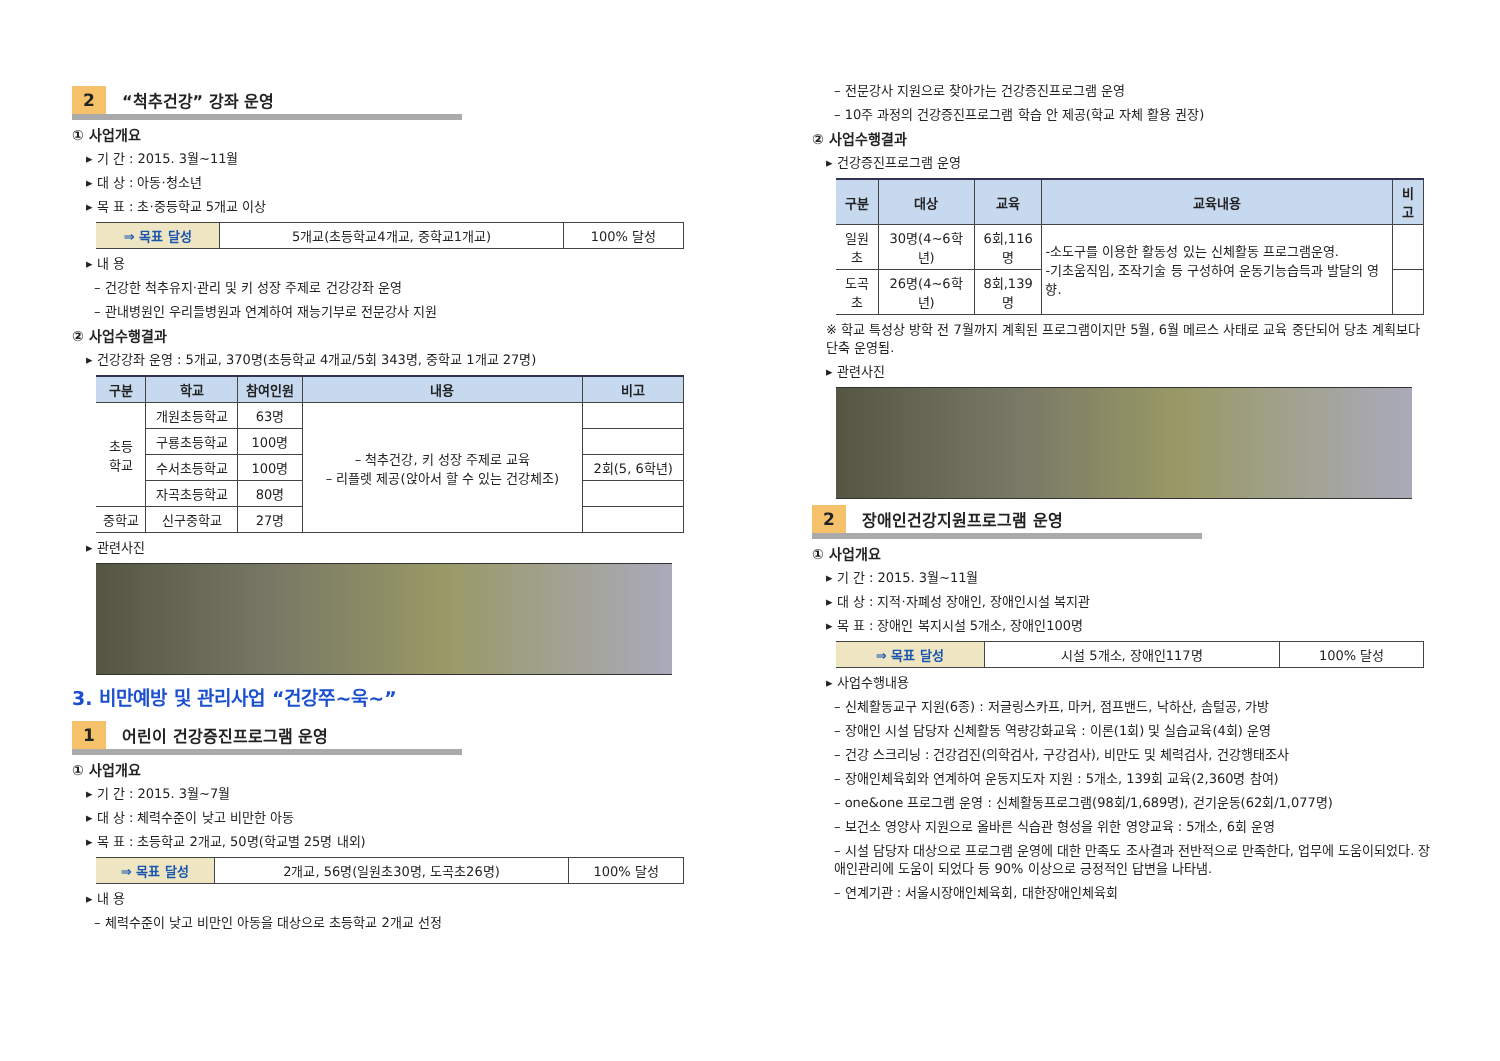2 “척추건강” 강좌 운영
① 사업개요
▸ 기 간 : 2015. 3월~11월
▸ 대 상 : 아동·청소년
▸ 목 표 : 초·중등학교 5개교 이상
| ⇒ 목표 달성 | 5개교(초등학교4개교, 중학교1개교) | 100% 달성 |
▸ 내 용
– 건강한 척추유지·관리 및 키 성장 주제로 건강강좌 운영
– 관내병원인 우리들병원과 연계하여 재능기부로 전문강사 지원
② 사업수행결과
▸ 건강강좌 운영 : 5개교, 370명(초등학교 4개교/5회 343명, 중학교 1개교 27명)
| 구분 | 학교 | 참여인원 | 내용 | 비고 |
| --- | --- | --- | --- | --- |
| 초등 학교 | 개원초등학교 | 63명 | – 척추건강, 키 성장 주제로 교육 – 리플렛 제공(앉아서 할 수 있는 건강체조) | |
| | 구룡초등학교 | 100명 | | |
| | 수서초등학교 | 100명 | | 2회(5, 6학년) |
| | 자곡초등학교 | 80명 | | |
| 중학교 | 신구중학교 | 27명 | | |
▸ 관련사진
3. 비만예방 및 관리사업 “건강쭈~욱~”
1 어린이 건강증진프로그램 운영
① 사업개요
▸ 기 간 : 2015. 3월~7월
▸ 대 상 : 체력수준이 낮고 비만한 아동
▸ 목 표 : 초등학교 2개교, 50명(학교별 25명 내외)
| ⇒ 목표 달성 | 2개교, 56명(일원초30명, 도곡초26명) | 100% 달성 |
▸ 내 용
– 체력수준이 낮고 비만인 아동을 대상으로 초등학교 2개교 선정
– 전문강사 지원으로 찾아가는 건강증진프로그램 운영
– 10주 과정의 건강증진프로그램 학습 안 제공(학교 자체 활용 권장)
② 사업수행결과
▸ 건강증진프로그램 운영
| 구분 | 대상 | 교육 | 교육내용 | 비고 |
| --- | --- | --- | --- | --- |
| 일원초 | 30명(4~6학년) | 6회,116명 | -소도구를 이용한 활동성 있는 신체활동 프로그램운영. -기초움직임, 조작기술 등 구성하여 운동기능습득과 발달의 영향. | |
| 도곡초 | 26명(4~6학년) | 8회,139명 | | |
※ 학교 특성상 방학 전 7월까지 계획된 프로그램이지만 5월, 6월 메르스 사태로 교육 중단되어 당초 계획보다 단축 운영됨.
▸ 관련사진
2 장애인건강지원프로그램 운영
① 사업개요
▸ 기 간 : 2015. 3월~11월
▸ 대 상 : 지적·자폐성 장애인, 장애인시설 복지관
▸ 목 표 : 장애인 복지시설 5개소, 장애인100명
| ⇒ 목표 달성 | 시설 5개소, 장애인117명 | 100% 달성 |
▸ 사업수행내용
– 신체활동교구 지원(6종) : 저글링스카프, 마커, 점프밴드, 낙하산, 솜털공, 가방
– 장애인 시설 담당자 신체활동 역량강화교육 : 이론(1회) 및 실습교육(4회) 운영
– 건강 스크리닝 : 건강검진(의학검사, 구강검사), 비만도 및 체력검사, 건강행태조사
– 장애인체육회와 연계하여 운동지도자 지원 : 5개소, 139회 교육(2,360명 참여)
– one&one 프로그램 운영 : 신체활동프로그램(98회/1,689명), 걷기운동(62회/1,077명)
– 보건소 영양사 지원으로 올바른 식습관 형성을 위한 영양교육 : 5개소, 6회 운영
– 시설 담당자 대상으로 프로그램 운영에 대한 만족도 조사결과 전반적으로 만족한다, 업무에 도움이되었다. 장애인관리에 도움이 되었다 등 90% 이상으로 긍정적인 답변을 나타냄.
– 연계기관 : 서울시장애인체육회, 대한장애인체육회